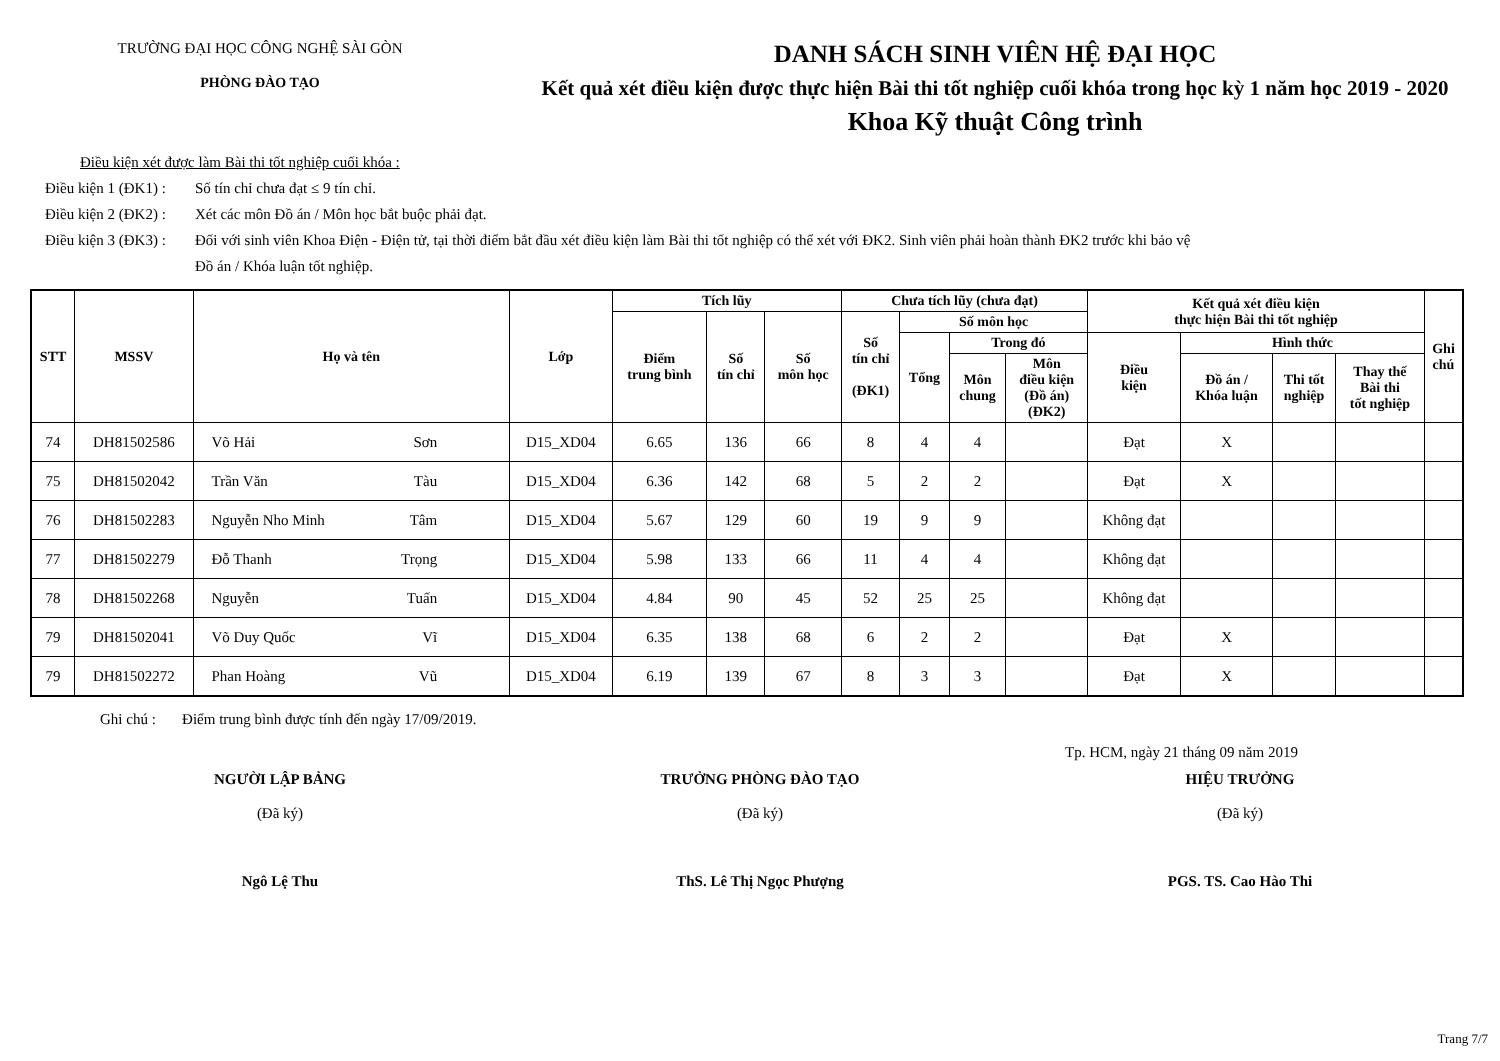TRƯỜNG ĐẠI HỌC CÔNG NGHỆ SÀI GÒN
PHÒNG ĐÀO TẠO
DANH SÁCH SINH VIÊN HỆ ĐẠI HỌC
Kết quả xét điều kiện được thực hiện Bài thi tốt nghiệp cuối khóa trong học kỳ 1 năm học 2019 - 2020
Khoa Kỹ thuật Công trình
Điều kiện xét được làm Bài thi tốt nghiệp cuối khóa :
Điều kiện 1 (ĐK1) : Số tín chỉ chưa đạt ≤ 9 tín chỉ.
Điều kiện 2 (ĐK2) : Xét các môn Đồ án / Môn học bắt buộc phải đạt.
Điều kiện 3 (ĐK3) : Đối với sinh viên Khoa Điện - Điện tử, tại thời điểm bắt đầu xét điều kiện làm Bài thi tốt nghiệp có thể xét với ĐK2. Sinh viên phải hoàn thành ĐK2 trước khi bảo vệ
Đồ án / Khóa luận tốt nghiệp.
| STT | MSSV | Họ và tên | Lớp | Tích lũy | | | Chưa tích lũy (chưa đạt) | | | | Kết quả xét điều kiện thực hiện Bài thi tốt nghiệp | | | | Ghi chú |
| --- | --- | --- | --- | --- | --- | --- | --- | --- | --- | --- | --- | --- | --- | --- | --- |
| | | | | Điểm trung bình | Số tín chỉ | Số môn học | Số tín chỉ (ĐK1) | Số môn học | | | | | | | |
| | | | | | | | | Tổng | Trong đó | | Điều kiện | Hình thức | | | |
| | | | | | | | | | Môn chung | Môn điều kiện (Đồ án) (ĐK2) | | Đồ án / Khóa luận | Thi tốt nghiệp | Thay thế Bài thi tốt nghiệp | |
| 74 | DH81502586 | Võ Hải Sơn | D15_XD04 | 6.65 | 136 | 66 | 8 | 4 | 4 | | Đạt | X | | | |
| 75 | DH81502042 | Trần Văn Tàu | D15_XD04 | 6.36 | 142 | 68 | 5 | 2 | 2 | | Đạt | X | | | |
| 76 | DH81502283 | Nguyễn Nho Minh Tâm | D15_XD04 | 5.67 | 129 | 60 | 19 | 9 | 9 | | Không đạt | | | | |
| 77 | DH81502279 | Đỗ Thanh Trọng | D15_XD04 | 5.98 | 133 | 66 | 11 | 4 | 4 | | Không đạt | | | | |
| 78 | DH81502268 | Nguyễn Tuấn | D15_XD04 | 4.84 | 90 | 45 | 52 | 25 | 25 | | Không đạt | | | | |
| 79 | DH81502041 | Võ Duy Quốc Vĩ | D15_XD04 | 6.35 | 138 | 68 | 6 | 2 | 2 | | Đạt | X | | | |
| 79 | DH81502272 | Phan Hoàng Vũ | D15_XD04 | 6.19 | 139 | 67 | 8 | 3 | 3 | | Đạt | X | | | |
Ghi chú : Điểm trung bình được tính đến ngày 17/09/2019.
Tp. HCM, ngày 21 tháng 09 năm 2019
NGƯỜI LẬP BẢNG
(Đã ký)
Ngô Lệ Thu
TRƯỞNG PHÒNG ĐÀO TẠO
(Đã ký)
ThS. Lê Thị Ngọc Phượng
HIỆU TRƯỞNG
(Đã ký)
PGS. TS. Cao Hào Thi
Trang 7/7